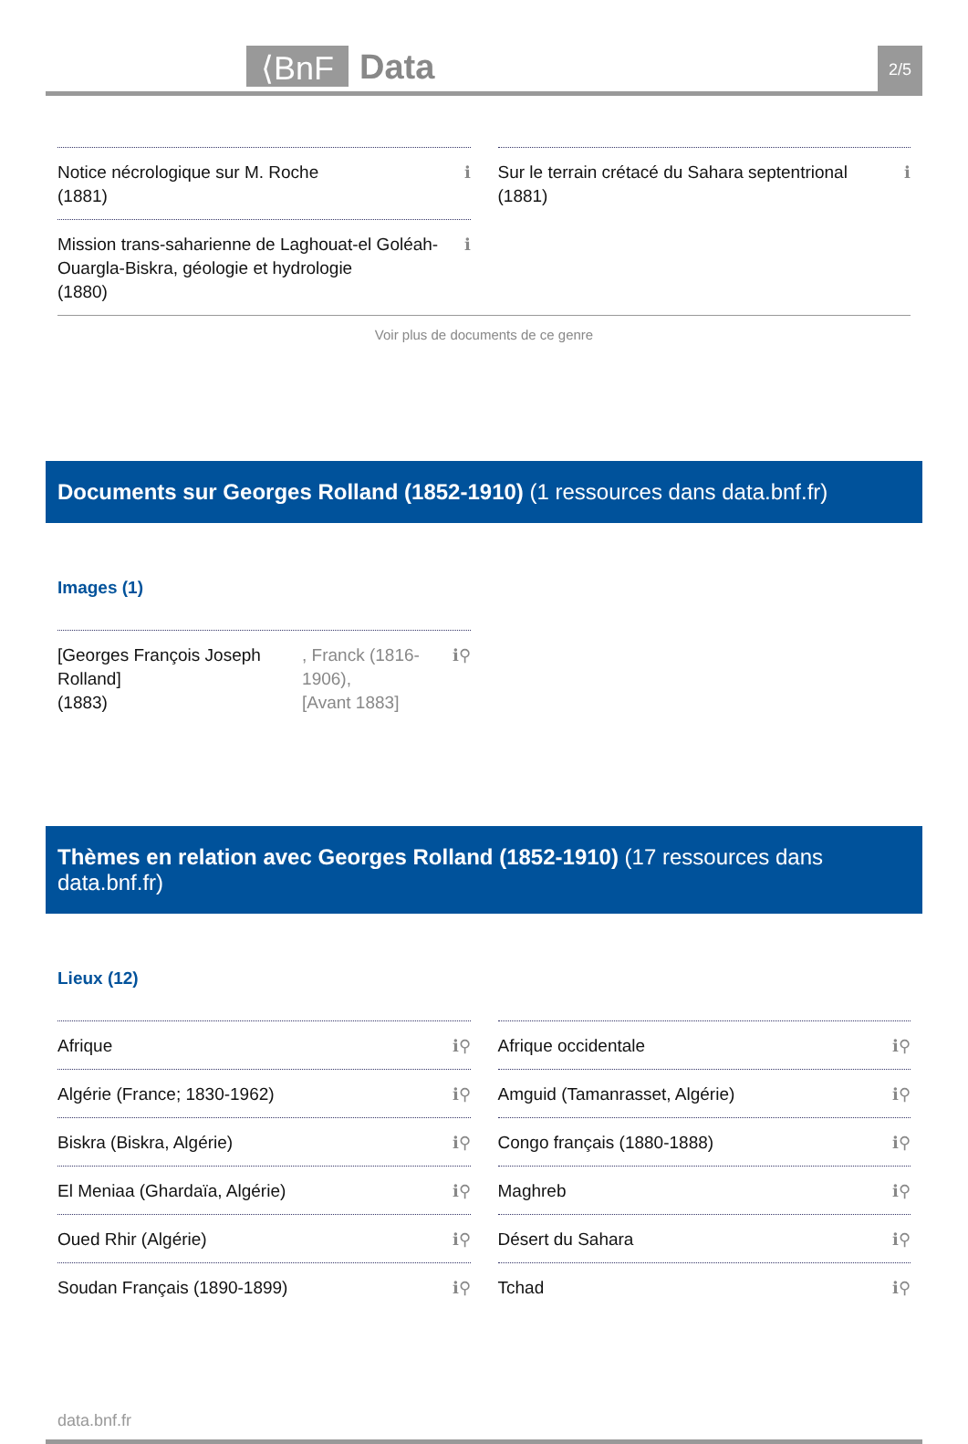⟨BnF
Data
2/5
Notice nécrologique sur M. Roche
(1881) ℹ
Mission trans-saharienne de Laghouat-el Goléah-Ouargla-Biskra, géologie et hydrologie
(1880) ℹ
Sur le terrain crétacé du Sahara septentrional
(1881) ℹ
Voir plus de documents de ce genre
Documents sur Georges Rolland (1852-1910) (1 ressources dans data.bnf.fr)
Images (1)
[Georges François Joseph Rolland]
(1883), Franck (1816-1906),
[Avant 1883] ℹ⚲
Thèmes en relation avec Georges Rolland (1852-1910) (17 ressources dans data.bnf.fr)
Lieux (12)
Afrique ℹ⚲
Algérie (France; 1830-1962) ℹ⚲
Biskra (Biskra, Algérie) ℹ⚲
El Meniaa (Ghardaïa, Algérie) ℹ⚲
Oued Rhir (Algérie) ℹ⚲
Soudan Français (1890-1899) ℹ⚲
Afrique occidentale ℹ⚲
Amguid (Tamanrasset, Algérie) ℹ⚲
Congo français (1880-1888) ℹ⚲
Maghreb ℹ⚲
Désert du Sahara ℹ⚲
Tchad ℹ⚲
data.bnf.fr